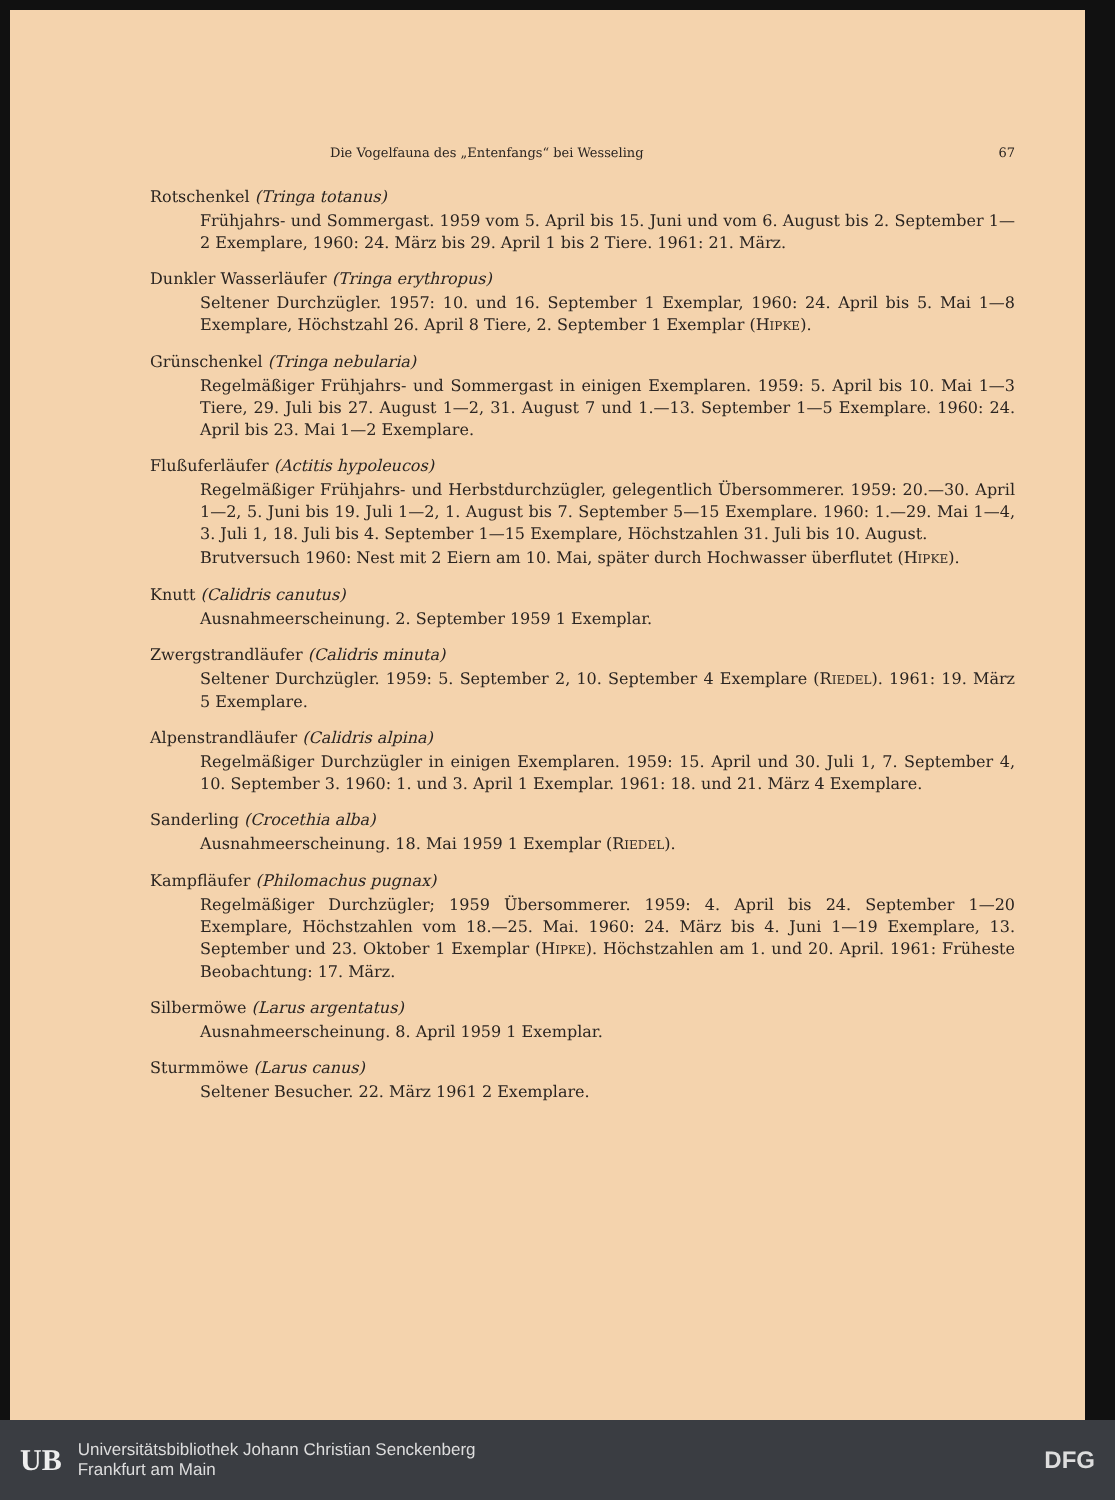Die Vogelfauna des „Entenfangs“ bei Wesseling 67
Rotschenkel (Tringa totanus)
Frühjahrs- und Sommergast. 1959 vom 5. April bis 15. Juni und vom 6. August bis 2. September 1—2 Exemplare, 1960: 24. März bis 29. April 1 bis 2 Tiere. 1961: 21. März.
Dunkler Wasserläufer (Tringa erythropus)
Seltener Durchzügler. 1957: 10. und 16. September 1 Exemplar, 1960: 24. April bis 5. Mai 1—8 Exemplare, Höchstzahl 26. April 8 Tiere, 2. September 1 Exemplar (HIPKE).
Grünschenkel (Tringa nebularia)
Regelmäßiger Frühjahrs- und Sommergast in einigen Exemplaren. 1959: 5. April bis 10. Mai 1—3 Tiere, 29. Juli bis 27. August 1—2, 31. August 7 und 1.—13. September 1—5 Exemplare. 1960: 24. April bis 23. Mai 1—2 Exemplare.
Flußuferläufer (Actitis hypoleucos)
Regelmäßiger Frühjahrs- und Herbstdurchzügler, gelegentlich Übersommerer. 1959: 20.—30. April 1—2, 5. Juni bis 19. Juli 1—2, 1. August bis 7. September 5—15 Exemplare. 1960: 1.—29. Mai 1—4, 3. Juli 1, 18. Juli bis 4. September 1—15 Exemplare, Höchstzahlen 31. Juli bis 10. August.
Brutversuch 1960: Nest mit 2 Eiern am 10. Mai, später durch Hochwasser überflutet (HIPKE).
Knutt (Calidris canutus)
Ausnahmeerscheinung. 2. September 1959 1 Exemplar.
Zwergstrandläufer (Calidris minuta)
Seltener Durchzügler. 1959: 5. September 2, 10. September 4 Exemplare (RIEDEL). 1961: 19. März 5 Exemplare.
Alpenstrandläufer (Calidris alpina)
Regelmäßiger Durchzügler in einigen Exemplaren. 1959: 15. April und 30. Juli 1, 7. September 4, 10. September 3. 1960: 1. und 3. April 1 Exemplar. 1961: 18. und 21. März 4 Exemplare.
Sanderling (Crocethia alba)
Ausnahmeerscheinung. 18. Mai 1959 1 Exemplar (RIEDEL).
Kampfläufer (Philomachus pugnax)
Regelmäßiger Durchzügler; 1959 Übersommerer. 1959: 4. April bis 24. September 1—20 Exemplare, Höchstzahlen vom 18.—25. Mai. 1960: 24. März bis 4. Juni 1—19 Exemplare, 13. September und 23. Oktober 1 Exemplar (HIPKE). Höchstzahlen am 1. und 20. April. 1961: Früheste Beobachtung: 17. März.
Silbermöwe (Larus argentatus)
Ausnahmeerscheinung. 8. April 1959 1 Exemplar.
Sturmmöwe (Larus canus)
Seltener Besucher. 22. März 1961 2 Exemplare.
UB
Universitätsbibliothek Johann Christian Senckenberg
Frankfurt am Main
DFG